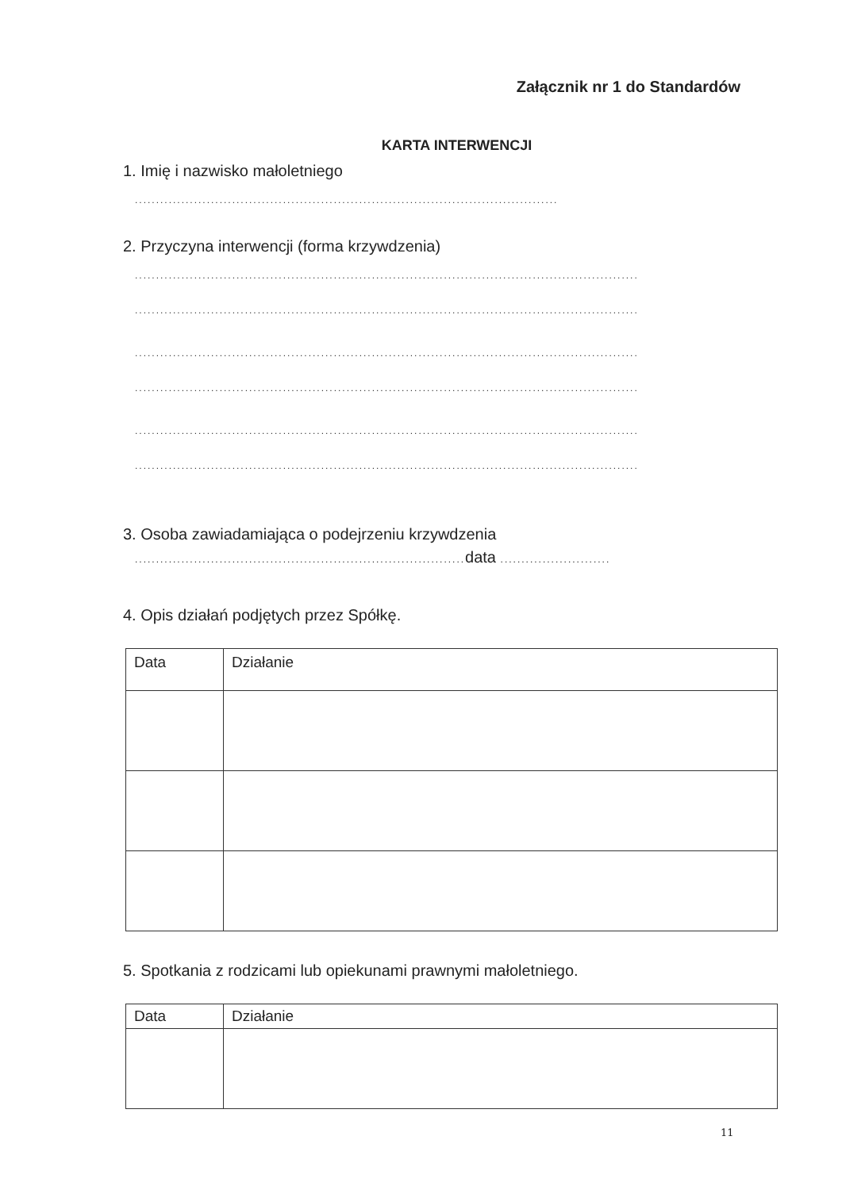Załącznik nr 1 do Standardów
KARTA INTERWENCJI
1. Imię i nazwisko małoletniego
....................................................................................................
2. Przyczyna interwencji (forma krzywdzenia)
.......................................................................................................................
.......................................................................................................................
.......................................................................................................................
.......................................................................................................................
.......................................................................................................................
.......................................................................................................................
3. Osoba zawiadamiająca o podejrzeniu krzywdzenia
.............................................................................. data ..........................
4. Opis działań podjętych przez Spółkę.
| Data | Działanie |
5. Spotkania z rodzicami lub opiekunami prawnymi małoletniego.
| Data | Działanie |
11